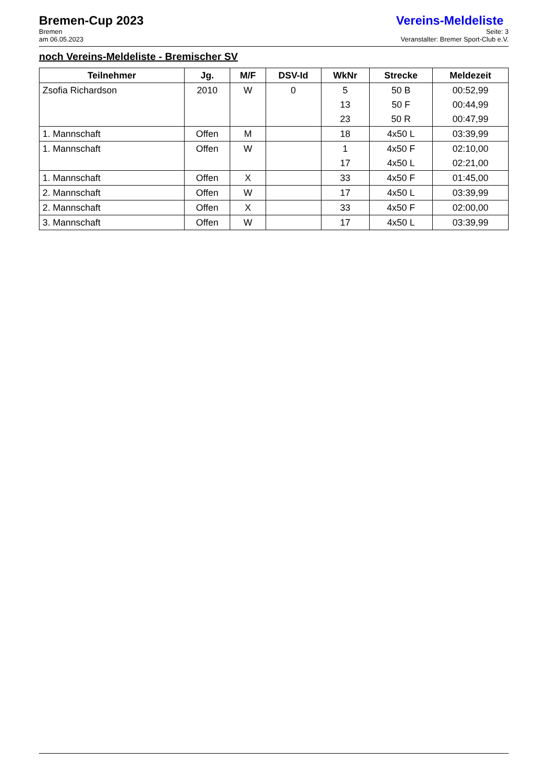Bremen-Cup 2023
Bremen
am 06.05.2023
Vereins-Meldeliste
Seite: 3
Veranstalter: Bremer Sport-Club e.V.
noch Vereins-Meldeliste - Bremischer SV
| Teilnehmer | Jg. | M/F | DSV-Id | WkNr | Strecke | Meldezeit |
| --- | --- | --- | --- | --- | --- | --- |
| Zsofia Richardson | 2010 | W | 0 | 5 | 50 B | 00:52,99 |
| | | | | 13 | 50 F | 00:44,99 |
| | | | | 23 | 50 R | 00:47,99 |
| 1. Mannschaft | Offen | M | | 18 | 4x50 L | 03:39,99 |
| 1. Mannschaft | Offen | W | | 1 | 4x50 F | 02:10,00 |
| | | | | 17 | 4x50 L | 02:21,00 |
| 1. Mannschaft | Offen | X | | 33 | 4x50 F | 01:45,00 |
| 2. Mannschaft | Offen | W | | 17 | 4x50 L | 03:39,99 |
| 2. Mannschaft | Offen | X | | 33 | 4x50 F | 02:00,00 |
| 3. Mannschaft | Offen | W | | 17 | 4x50 L | 03:39,99 |